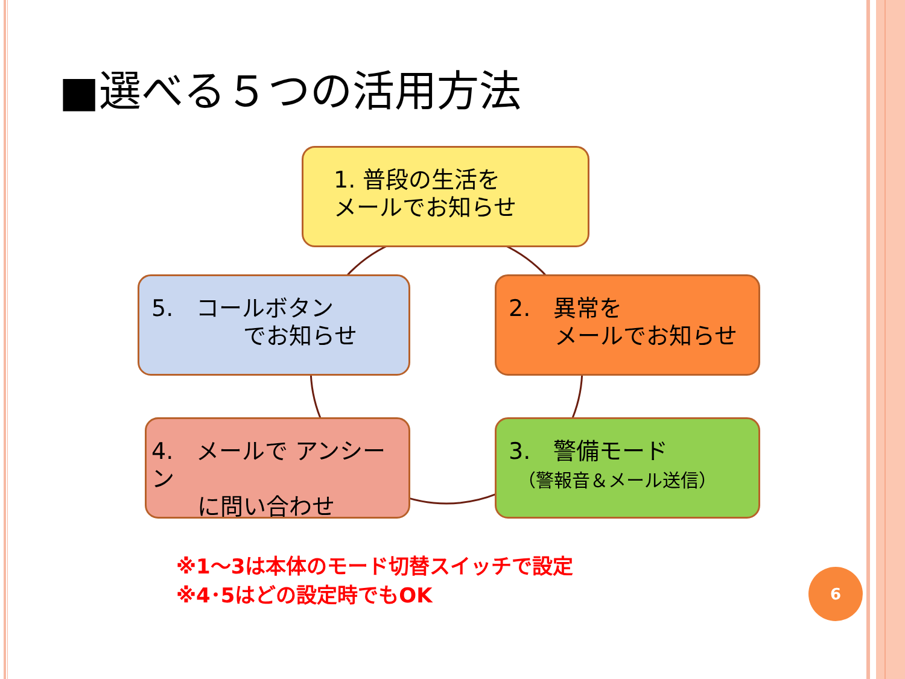■選べる５つの活用方法
1. 普段の生活を
メールでお知らせ
2.　異常を
　　メールでお知らせ
3.　警備モード
　（警報音＆メール送信）
4.　メールで アンシーン
　　に問い合わせ
5.　コールボタン
　　　　でお知らせ
※1～3は本体のモード切替スイッチで設定
※4･5はどの設定時でもOK
6